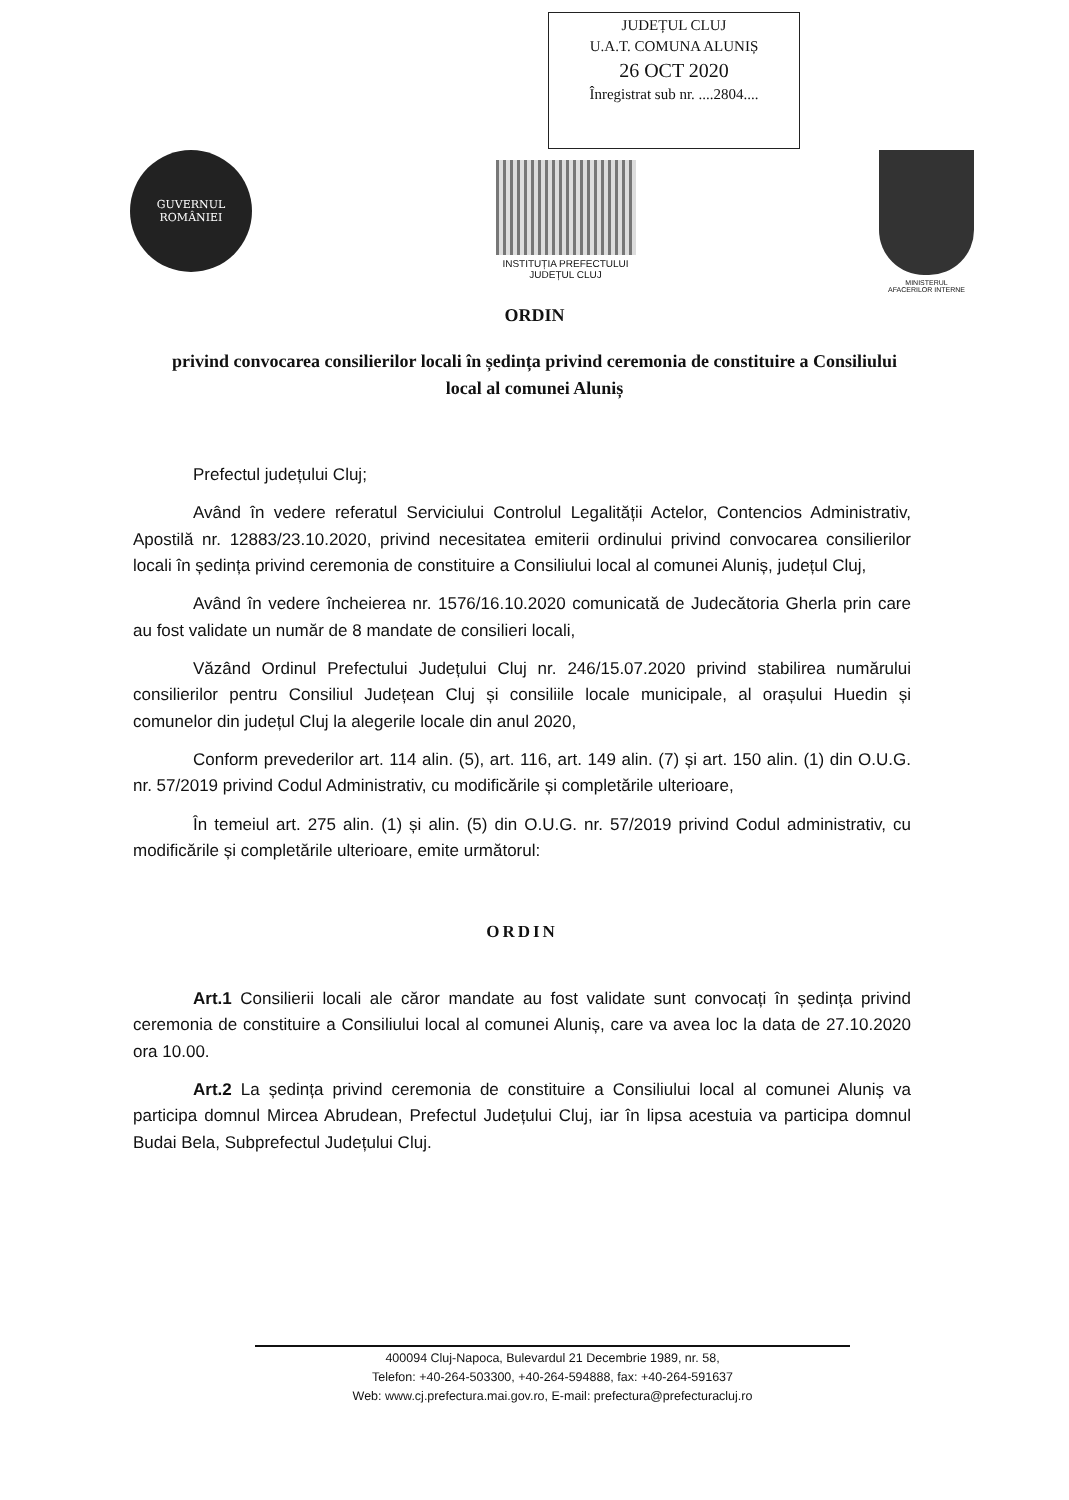JUDEȚUL CLUJ
U.A.T. COMUNA ALUNIȘ
26 OCT 2020
Înregistrat sub nr. ....2804....
GUVERNUL
ROMÂNIEI
INSTITUȚIA PREFECTULUI
JUDEȚUL CLUJ
MINISTERUL
AFACERILOR INTERNE
ORDIN
privind convocarea consilierilor locali în ședința privind ceremonia de constituire a Consiliului local al comunei Aluniș
Prefectul județului Cluj;
Având în vedere referatul Serviciului Controlul Legalității Actelor, Contencios Administrativ, Apostilă nr. 12883/23.10.2020, privind necesitatea emiterii ordinului privind convocarea consilierilor locali în ședința privind ceremonia de constituire a Consiliului local al comunei Aluniș, județul Cluj,
Având în vedere încheierea nr. 1576/16.10.2020 comunicată de Judecătoria Gherla prin care au fost validate un număr de 8 mandate de consilieri locali,
Văzând Ordinul Prefectului Județului Cluj nr. 246/15.07.2020 privind stabilirea numărului consilierilor pentru Consiliul Județean Cluj și consiliile locale municipale, al orașului Huedin și comunelor din județul Cluj la alegerile locale din anul 2020,
Conform prevederilor art. 114 alin. (5), art. 116, art. 149 alin. (7) și art. 150 alin. (1) din O.U.G. nr. 57/2019 privind Codul Administrativ, cu modificările și completările ulterioare,
În temeiul art. 275 alin. (1) și alin. (5) din O.U.G. nr. 57/2019 privind Codul administrativ, cu modificările și completările ulterioare, emite următorul:
ORDIN
Art.1 Consilierii locali ale căror mandate au fost validate sunt convocați în ședința privind ceremonia de constituire a Consiliului local al comunei Aluniș, care va avea loc la data de 27.10.2020 ora 10.00.
Art.2 La ședința privind ceremonia de constituire a Consiliului local al comunei Aluniș va participa domnul Mircea Abrudean, Prefectul Județului Cluj, iar în lipsa acestuia va participa domnul Budai Bela, Subprefectul Județului Cluj.
400094 Cluj-Napoca, Bulevardul 21 Decembrie 1989, nr. 58,
Telefon: +40-264-503300, +40-264-594888, fax: +40-264-591637
Web: www.cj.prefectura.mai.gov.ro, E-mail: prefectura@prefecturacluj.ro